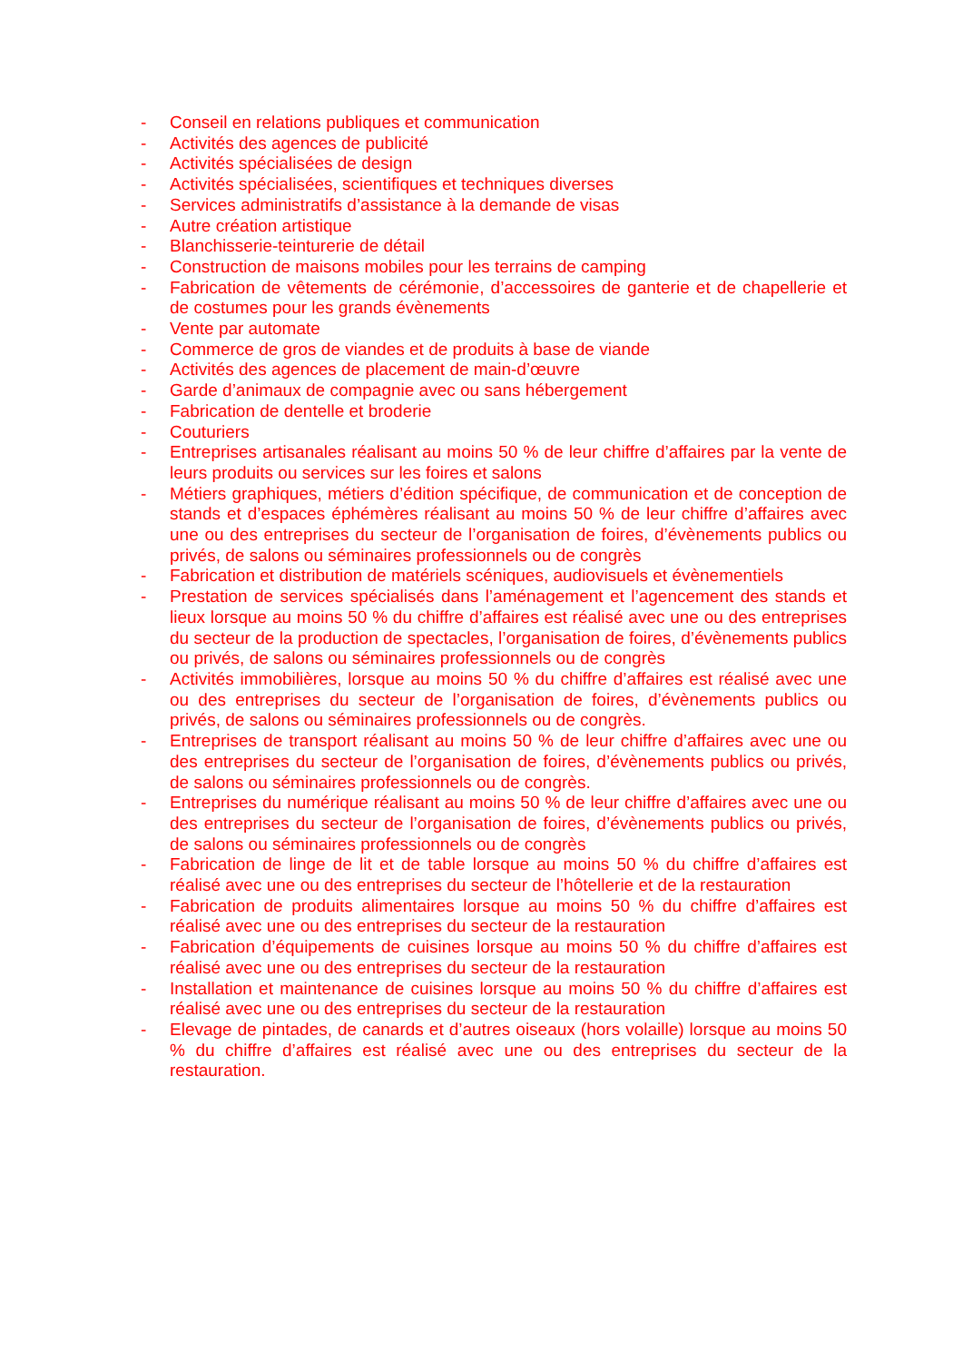- Conseil en relations publiques et communication
- Activités des agences de publicité
- Activités spécialisées de design
- Activités spécialisées, scientifiques et techniques diverses
- Services administratifs d’assistance à la demande de visas
- Autre création artistique
- Blanchisserie-teinturerie de détail
- Construction de maisons mobiles pour les terrains de camping
- Fabrication de vêtements de cérémonie, d’accessoires de ganterie et de chapellerie et de costumes pour les grands évènements
- Vente par automate
- Commerce de gros de viandes et de produits à base de viande
- Activités des agences de placement de main-d’œuvre
- Garde d’animaux de compagnie avec ou sans hébergement
- Fabrication de dentelle et broderie
- Couturiers
- Entreprises artisanales réalisant au moins 50 % de leur chiffre d’affaires par la vente de leurs produits ou services sur les foires et salons
- Métiers graphiques, métiers d’édition spécifique, de communication et de conception de stands et d’espaces éphémères réalisant au moins 50 % de leur chiffre d’affaires avec une ou des entreprises du secteur de l’organisation de foires, d’évènements publics ou privés, de salons ou séminaires professionnels ou de congrès
- Fabrication et distribution de matériels scéniques, audiovisuels et évènementiels
- Prestation de services spécialisés dans l’aménagement et l’agencement des stands et lieux lorsque au moins 50 % du chiffre d’affaires est réalisé avec une ou des entreprises du secteur de la production de spectacles, l’organisation de foires, d’évènements publics ou privés, de salons ou séminaires professionnels ou de congrès
- Activités immobilières, lorsque au moins 50 % du chiffre d’affaires est réalisé avec une ou des entreprises du secteur de l’organisation de foires, d’évènements publics ou privés, de salons ou séminaires professionnels ou de congrès.
- Entreprises de transport réalisant au moins 50 % de leur chiffre d’affaires avec une ou des entreprises du secteur de l’organisation de foires, d’évènements publics ou privés, de salons ou séminaires professionnels ou de congrès.
- Entreprises du numérique réalisant au moins 50 % de leur chiffre d’affaires avec une ou des entreprises du secteur de l’organisation de foires, d’évènements publics ou privés, de salons ou séminaires professionnels ou de congrès
- Fabrication de linge de lit et de table lorsque au moins 50 % du chiffre d’affaires est réalisé avec une ou des entreprises du secteur de l’hôtellerie et de la restauration
- Fabrication de produits alimentaires lorsque au moins 50 % du chiffre d’affaires est réalisé avec une ou des entreprises du secteur de la restauration
- Fabrication d’équipements de cuisines lorsque au moins 50 % du chiffre d’affaires est réalisé avec une ou des entreprises du secteur de la restauration
- Installation et maintenance de cuisines lorsque au moins 50 % du chiffre d’affaires est réalisé avec une ou des entreprises du secteur de la restauration
- Elevage de pintades, de canards et d’autres oiseaux (hors volaille) lorsque au moins 50 % du chiffre d’affaires est réalisé avec une ou des entreprises du secteur de la restauration.